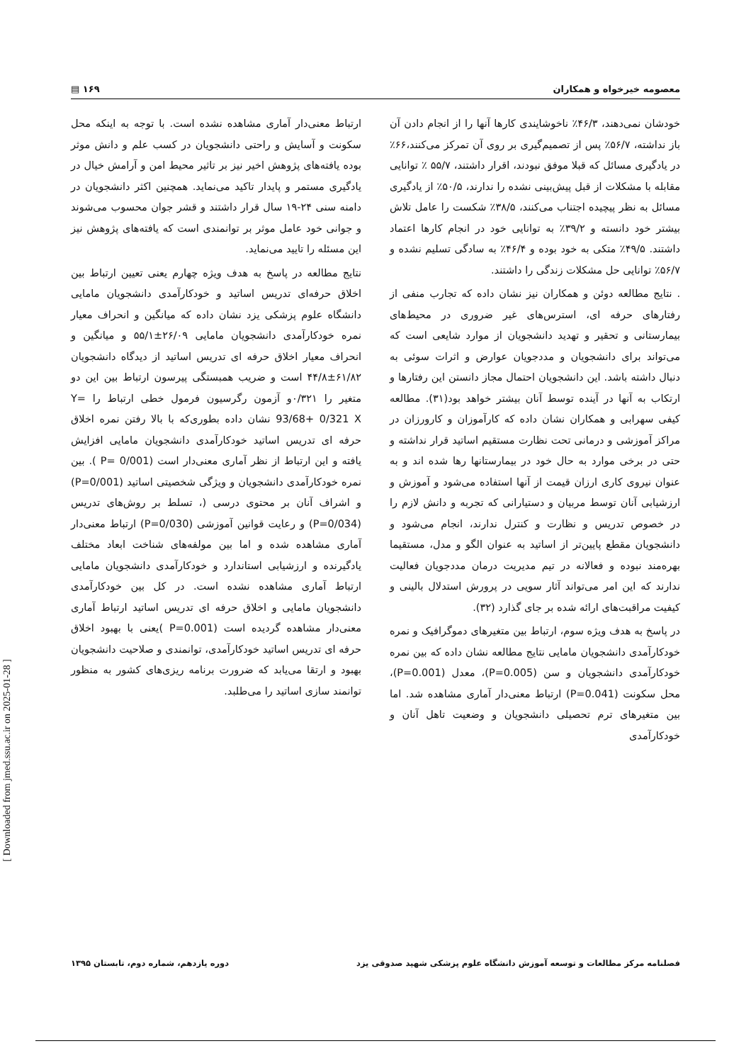معصومه خیرخواه و همکاران ۱۶۹ ▤
خودشان نمی‌دهند، ۴۶/۳٪ ناخوشایندی کارها آنها را از انجام دادن آن باز نداشته، ۵۶/۷٪ پس از تصمیم‌گیری بر روی آن تمرکز می‌کنند،۶۶٪ در یادگیری مسائل که قبلا موفق نبودند، اقرار داشتند، ۵۵/۷ ٪ توانایی مقابله با مشکلات از قبل پیش‌بینی نشده را ندارند، ۵۰/۵٪ از یادگیری مسائل به نظر پیچیده اجتناب می‌کنند، ۳۸/۵٪ شکست را عامل تلاش بیشتر خود دانسته و ۳۹/۲٪ به توانایی خود در انجام کارها اعتماد داشتند. ۴۹/۵٪ متکی به خود بوده و ۴۶/۴٪ به سادگی تسلیم نشده و ۵۶/۷٪ توانایی حل مشکلات زندگی را داشتند.
. نتایج مطالعه دوئن و همکاران نیز نشان داده که تجارب منفی از رفتارهای حرفه ای، استرس‌های غیر ضروری در محیط‌های بیمارستانی و تحقیر و تهدید دانشجویان از موارد شایعی است که می‌تواند برای دانشجویان و مددجویان عوارض و اثرات سوئی به دنبال داشته باشد. این دانشجویان احتمال مجاز دانستن این رفتارها و ارتکاب به آنها در آینده توسط آنان بیشتر خواهد بود(۳۱). مطالعه کیفی سهرابی و همکاران نشان داده که کارآموزان و کارورزان در مراکز آموزشی و درمانی تحت نظارت مستقیم اساتید قرار نداشته و حتی در برخی موارد به حال خود در بیمارستانها رها شده اند و به عنوان نیروی کاری ارزان قیمت از آنها استفاده می‌شود و آموزش و ارزشیابی آنان توسط مربیان و دستیارانی که تجربه و دانش لازم را در خصوص تدریس و نظارت و کنترل ندارند، انجام می‌شود و دانشجویان مقطع پایین‌تر از اساتید به عنوان الگو و مدل، مستقیما بهره‌مند نبوده و فعالانه در تیم مدیریت درمان مددجویان فعالیت ندارند که این امر می‌تواند آثار سویی در پرورش استدلال بالینی و کیفیت مراقبت‌های ارائه شده بر جای گذارد (۳۲).
در پاسخ به هدف ویژه سوم، ارتباط بین متغیرهای دموگرافیک و نمره خودکارآمدی دانشجویان مامایی نتایج مطالعه نشان داده که بین نمره خودکارآمدی دانشجویان و سن (P=0.005)، معدل (P=0.001)، محل سکونت (P=0.041) ارتباط معنی‌دار آماری مشاهده شد. اما بین متغیرهای ترم تحصیلی دانشجویان و وضعیت تاهل آنان و خودکارآمدی
ارتباط معنی‌دار آماری مشاهده نشده است. با توجه به اینکه محل سکونت و آسایش و راحتی دانشجویان در کسب علم و دانش موثر بوده یافته‌های پژوهش اخیر نیز بر تاثیر محیط امن و آرامش خیال در یادگیری مستمر و پایدار تاکید می‌نماید. همچنین اکثر دانشجویان در دامنه سنی ۲۴-۱۹ سال قرار داشتند و قشر جوان محسوب می‌شوند و جوانی خود عامل موثر بر توانمندی است که یافته‌های پژوهش نیز این مسئله را تایید می‌نماید.
نتایج مطالعه در پاسخ به هدف ویژه چهارم یعنی تعیین ارتباط بین اخلاق حرفه‌ای تدریس اساتید و خودکارآمدی دانشجویان مامایی دانشگاه علوم پزشکی یزد نشان داده که میانگین و انحراف معیار نمره خودکارآمدی دانشجویان مامایی ۲۶/۰۹±۵۵/۱ و میانگین و انحراف معیار اخلاق حرفه ای تدریس اساتید از دیدگاه دانشجویان ۶۱/۸۲±۴۴/۸ است و ضریب همبستگی پیرسون ارتباط بین این دو متغیر را ۰/۳۲۱و آزمون رگرسیون فرمول خطی ارتباط را Y= 93/68+ 0/321 X نشان داده بطوری‌که با بالا رفتن نمره اخلاق حرفه ای تدریس اساتید خودکارآمدی دانشجویان مامایی افزایش یافته و این ارتباط از نظر آماری معنی‌دار است (P= 0/001 ). بین نمره خودکارآمدی دانشجویان و ویژگی شخصیتی اساتید (P=0/001) و اشراف آنان بر محتوی درسی (، تسلط بر روش‌های تدریس (P=0/034) و رعایت قوانین آموزشی (P=0/030) ارتباط معنی‌دار آماری مشاهده شده و اما بین مولفه‌های شناخت ابعاد مختلف یادگیرنده و ارزشیابی استاندارد و خودکارآمدی دانشجویان مامایی ارتباط آماری مشاهده نشده است. در کل بین خودکارآمدی دانشجویان مامایی و اخلاق حرفه ای تدریس اساتید ارتباط آماری معنی‌دار مشاهده گردیده است (P=0.001 )یعنی با بهبود اخلاق حرفه ای تدریس اساتید خودکارآمدی، توانمندی و صلاحیت دانشجویان بهبود و ارتقا می‌یابد که ضرورت برنامه ریزی‌های کشور به منظور توانمند سازی اساتید را می‌طلبد.
فصلنامه مرکز مطالعات و توسعه آموزش دانشگاه علوم پزشکی شهید صدوقی یزد دوره یازدهم، شماره دوم، تابستان ۱۳۹۵
[ Downloaded from jmed.ssu.ac.ir on 2025-01-28 ]